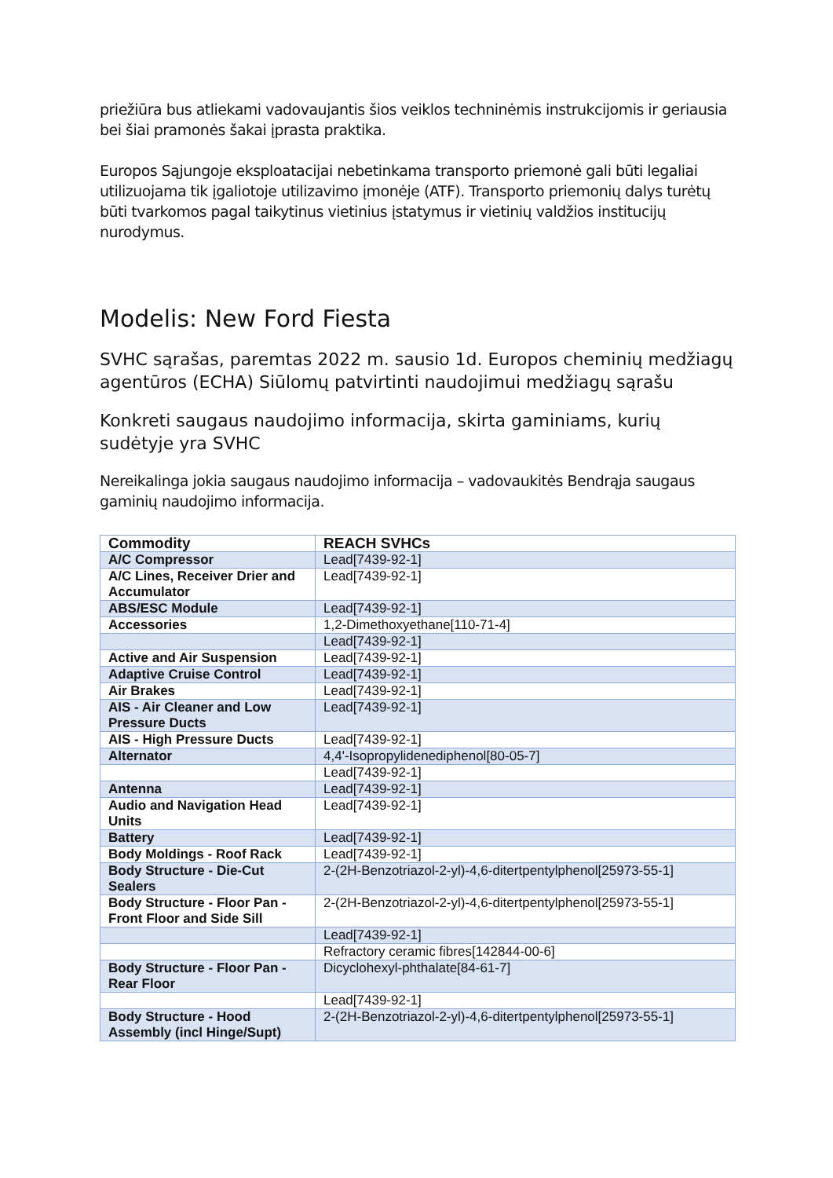priežiūra bus atliekami vadovaujantis šios veiklos techninėmis instrukcijomis ir geriausia bei šiai pramonės šakai įprasta praktika.
Europos Sąjungoje eksploatacijai nebetinkama transporto priemonė gali būti legaliai utilizuojama tik įgaliotoje utilizavimo įmonėje (ATF). Transporto priemonių dalys turėtų būti tvarkomos pagal taikytinus vietinius įstatymus ir vietinių valdžios institucijų nurodymus.
Modelis: New Ford Fiesta
SVHC sąrašas, paremtas 2022 m. sausio 1d. Europos cheminių medžiagų agentūros (ECHA) Siūlomų patvirtinti naudojimui medžiagų sąrašu
Konkreti saugaus naudojimo informacija, skirta gaminiams, kurių sudėtyje yra SVHC
Nereikalinga jokia saugaus naudojimo informacija – vadovaukitės Bendrąja saugaus gaminių naudojimo informacija.
| Commodity | REACH SVHCs |
| --- | --- |
| A/C Compressor | Lead[7439-92-1] |
| A/C Lines, Receiver Drier and Accumulator | Lead[7439-92-1] |
| ABS/ESC Module | Lead[7439-92-1] |
| Accessories | 1,2-Dimethoxyethane[110-71-4] |
| | Lead[7439-92-1] |
| Active and Air Suspension | Lead[7439-92-1] |
| Adaptive Cruise Control | Lead[7439-92-1] |
| Air Brakes | Lead[7439-92-1] |
| AIS - Air Cleaner and Low Pressure Ducts | Lead[7439-92-1] |
| AIS - High Pressure Ducts | Lead[7439-92-1] |
| Alternator | 4,4'-Isopropylidenediphenol[80-05-7] |
| | Lead[7439-92-1] |
| Antenna | Lead[7439-92-1] |
| Audio and Navigation Head Units | Lead[7439-92-1] |
| Battery | Lead[7439-92-1] |
| Body Moldings - Roof Rack | Lead[7439-92-1] |
| Body Structure - Die-Cut Sealers | 2-(2H-Benzotriazol-2-yl)-4,6-ditertpentylphenol[25973-55-1] |
| Body Structure - Floor Pan - Front Floor and Side Sill | 2-(2H-Benzotriazol-2-yl)-4,6-ditertpentylphenol[25973-55-1] |
| | Lead[7439-92-1] |
| | Refractory ceramic fibres[142844-00-6] |
| Body Structure - Floor Pan - Rear Floor | Dicyclohexyl-phthalate[84-61-7] |
| | Lead[7439-92-1] |
| Body Structure - Hood Assembly (incl Hinge/Supt) | 2-(2H-Benzotriazol-2-yl)-4,6-ditertpentylphenol[25973-55-1] |